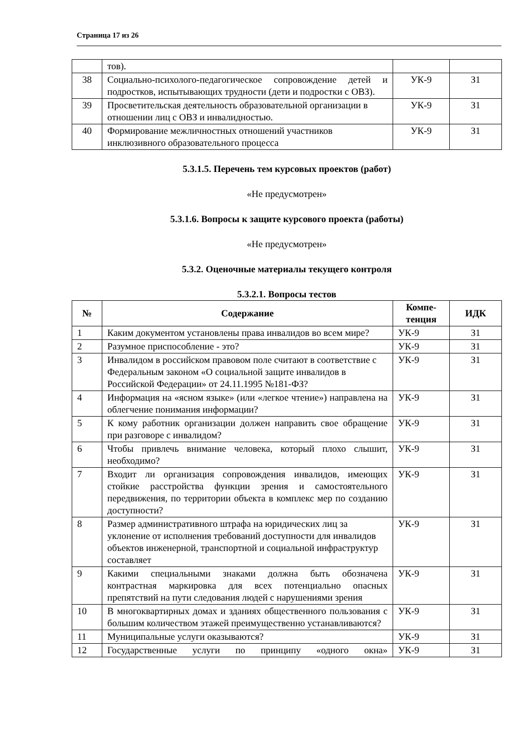Страница 17 из 26
| | тов). | | |
| 38 | Социально-психолого-педагогическое сопровождение детей и подростков, испытывающих трудности (дети и подростки с ОВЗ). | УК-9 | З1 |
| 39 | Просветительская деятельность образовательной организации в отношении лиц с ОВЗ и инвалидностью. | УК-9 | З1 |
| 40 | Формирование межличностных отношений участников инклюзивного образовательного процесса | УК-9 | З1 |
5.3.1.5. Перечень тем курсовых проектов (работ)
«Не предусмотрен»
5.3.1.6. Вопросы к защите курсового проекта (работы)
«Не предусмотрен»
5.3.2. Оценочные материалы текущего контроля
5.3.2.1. Вопросы тестов
| № | Содержание | Компе- тенция | ИДК |
| --- | --- | --- | --- |
| 1 | Каким документом установлены права инвалидов во всем мире? | УК-9 | З1 |
| 2 | Разумное приспособление - это? | УК-9 | З1 |
| 3 | Инвалидом в российском правовом поле считают в соответствие с Федеральным законом «О социальной защите инвалидов в Российской Федерации» от 24.11.1995 №181-ФЗ? | УК-9 | З1 |
| 4 | Информация на «ясном языке» (или «легкое чтение») направлена на облегчение понимания информации? | УК-9 | З1 |
| 5 | К кому работник организации должен направить свое обращение при разговоре с инвалидом? | УК-9 | З1 |
| 6 | Чтобы привлечь внимание человека, который плохо слышит, необходимо? | УК-9 | З1 |
| 7 | Входит ли организация сопровождения инвалидов, имеющих стойкие расстройства функции зрения и самостоятельного передвижения, по территории объекта в комплекс мер по созданию доступности? | УК-9 | З1 |
| 8 | Размер административного штрафа на юридических лиц за уклонение от исполнения требований доступности для инвалидов объектов инженерной, транспортной и социальной инфраструктур составляет | УК-9 | З1 |
| 9 | Какими специальными знаками должна быть обозначена контрастная маркировка для всех потенциально опасных препятствий на пути следования людей с нарушениями зрения | УК-9 | З1 |
| 10 | В многоквартирных домах и зданиях общественного пользования с большим количеством этажей преимущественно устанавливаются? | УК-9 | З1 |
| 11 | Муниципальные услуги оказываются? | УК-9 | З1 |
| 12 | Государственные услуги по принципу «одного окна» | УК-9 | З1 |